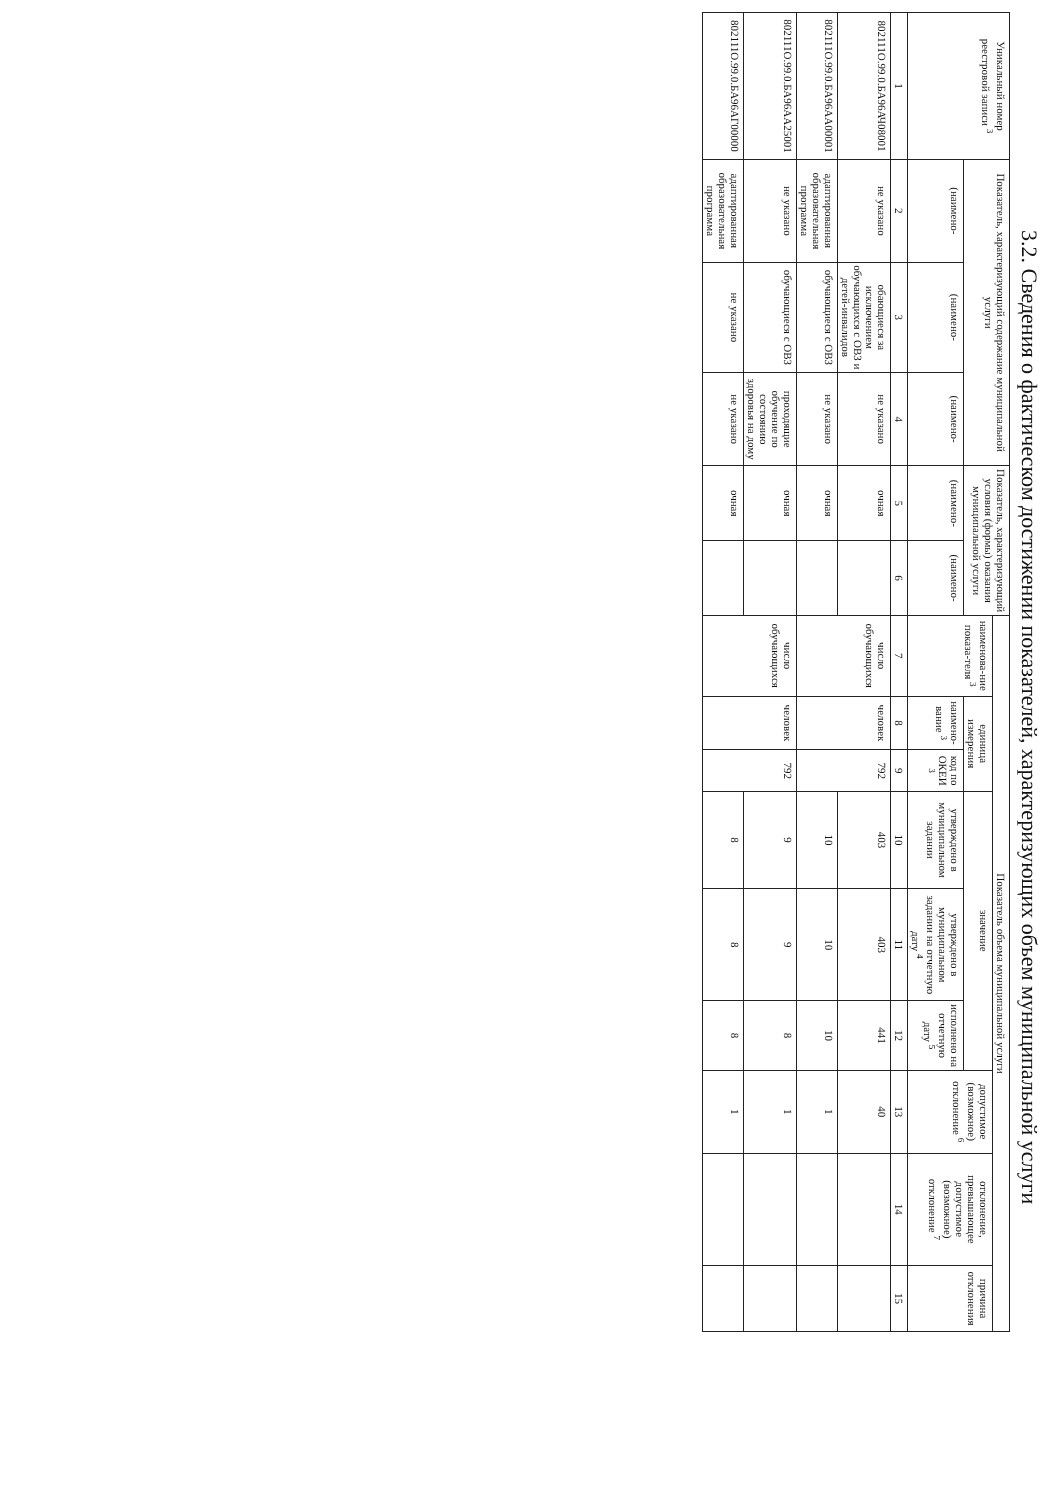3.2. Сведения о фактическом достижении показателей, характеризующих объем муниципальной услуги
| Уникальный номер реестровой записи <sup>3</sup> | Показатель, характеризующий содержание муниципальной услуги | | | Показатель, характеризующий условия (формы) оказания муниципальной услуги | | Показатель объема муниципальной услуги | | | | | | | | |
| --- | --- | --- | --- | --- | --- | --- | --- | --- | --- | --- | --- | --- | --- | --- |
| | | | | | | наименова-ние показа-теля <sup>3</sup> | единица измерения | | значение | | | допустимое (возможное) отклонение <sup>6</sup> | отклонение, превышающее допустимое (возможное) отклонение <sup>7</sup> | причина отклонения |
| | (наимено- | (наимено- | (наимено- | (наимено- | (наимено- | | наимено-вание <sup>3</sup> | код по ОКЕИ <sup>3</sup> | утверждено в муниципальном задании | утверждено в муниципальном задании на отчетную дату <sup>4</sup> | исполнено на отчетную дату <sup>5</sup> | | | |
| 1 | 2 | 3 | 4 | 5 | 6 | 7 | 8 | 9 | 10 | 11 | 12 | 13 | 14 | 15 |
| 802111О.99.0.БА96АЧ08001 | не указано | обающиеся за исключением обучающихся с ОВЗ и детей-инвалидов | не указано | очная | | число обучающихся | человек | 792 | 403 | 403 | 441 | 40 | | |
| 802111О.99.0.БА96АА00001 | адаптированная образовательная программа | обучающиеся с ОВЗ | не указано | очная | | | | | 10 | 10 | 10 | 1 | | |
| 802111О.99.0.БА96АА25001 | не указано | обучающиеся с ОВЗ | проходящие обучение по состоянию здоровья на дому | очная | | число обучающихся | человек | 792 | 9 | 9 | 8 | 1 | | |
| 802111О.99.0.БА96АГ00000 | адаптированная образовательная программа | не указано | не указано | очная | | | | | 8 | 8 | 8 | 1 | | |